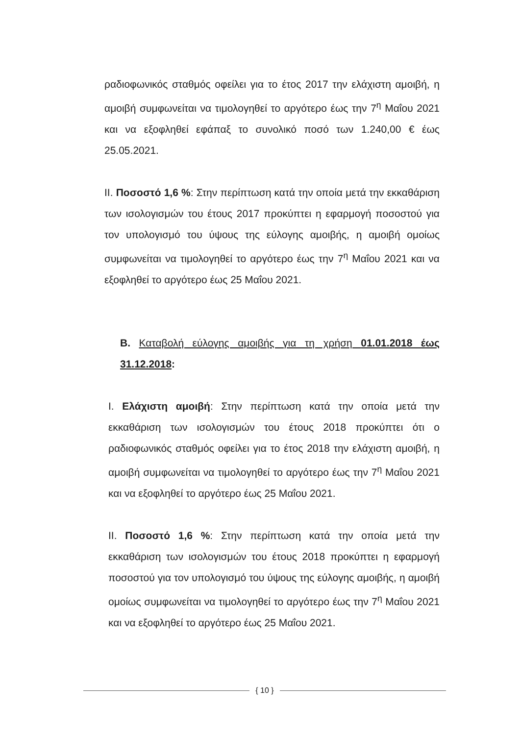ραδιοφωνικός σταθμός οφείλει για το έτος 2017 την ελάχιστη αμοιβή, η αμοιβή συμφωνείται να τιμολογηθεί το αργότερο έως την 7<sup>η</sup> Μαΐου 2021 και να εξοφληθεί εφάπαξ το συνολικό ποσό των 1.240,00 € έως 25.05.2021.
II. Ποσοστό 1,6 %: Στην περίπτωση κατά την οποία μετά την εκκαθάριση των ισολογισμών του έτους 2017 προκύπτει η εφαρμογή ποσοστού για τον υπολογισμό του ύψους της εύλογης αμοιβής, η αμοιβή ομοίως συμφωνείται να τιμολογηθεί το αργότερο έως την 7<sup>η</sup> Μαΐου 2021 και να εξοφληθεί το αργότερο έως 25 Μαΐου 2021.
B. Καταβολή εύλογης αμοιβής για τη χρήση 01.01.2018 έως 31.12.2018:
I. Ελάχιστη αμοιβή: Στην περίπτωση κατά την οποία μετά την εκκαθάριση των ισολογισμών του έτους 2018 προκύπτει ότι ο ραδιοφωνικός σταθμός οφείλει για το έτος 2018 την ελάχιστη αμοιβή, η αμοιβή συμφωνείται να τιμολογηθεί το αργότερο έως την 7<sup>η</sup> Μαΐου 2021 και να εξοφληθεί το αργότερο έως 25 Μαΐου 2021.
II. Ποσοστό 1,6 %: Στην περίπτωση κατά την οποία μετά την εκκαθάριση των ισολογισμών του έτους 2018 προκύπτει η εφαρμογή ποσοστού για τον υπολογισμό του ύψους της εύλογης αμοιβής, η αμοιβή ομοίως συμφωνείται να τιμολογηθεί το αργότερο έως την 7<sup>η</sup> Μαΐου 2021 και να εξοφληθεί το αργότερο έως 25 Μαΐου 2021.
{ 10 }